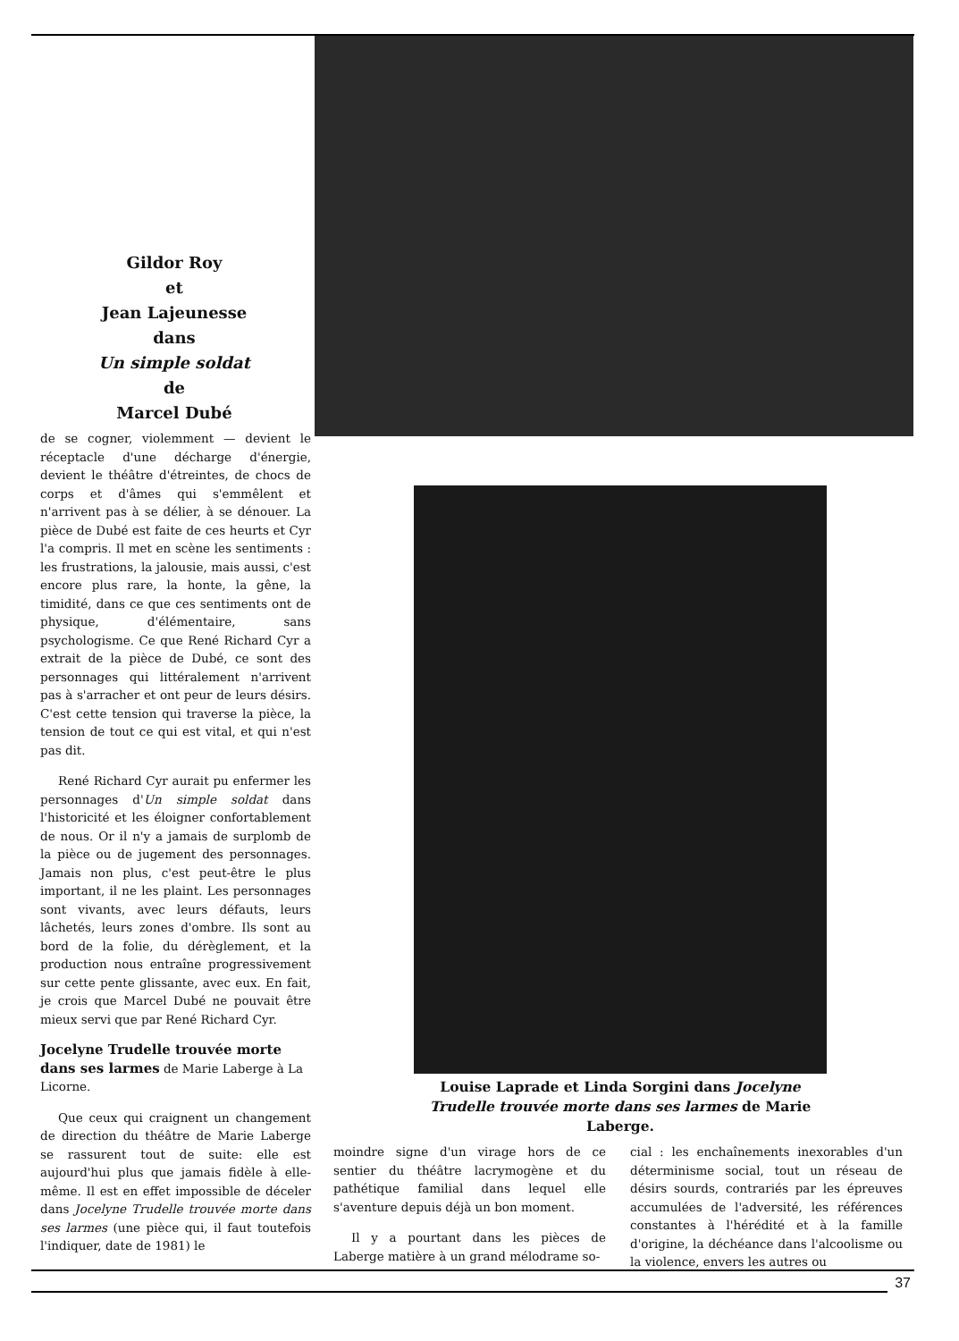Gildor Roy
et
Jean Lajeunesse
dans
Un simple soldat
de
Marcel Dubé
de se cogner, violemment — devient le réceptacle d'une décharge d'énergie, devient le théâtre d'étreintes, de chocs de corps et d'âmes qui s'emmêlent et n'arrivent pas à se délier, à se dénouer. La pièce de Dubé est faite de ces heurts et Cyr l'a compris. Il met en scène les sentiments : les frustrations, la jalousie, mais aussi, c'est encore plus rare, la honte, la gêne, la timidité, dans ce que ces sentiments ont de physique, d'élémentaire, sans psychologisme. Ce que René Richard Cyr a extrait de la pièce de Dubé, ce sont des personnages qui littéralement n'arrivent pas à s'arracher et ont peur de leurs désirs. C'est cette tension qui traverse la pièce, la tension de tout ce qui est vital, et qui n'est pas dit.
René Richard Cyr aurait pu enfermer les personnages d'Un simple soldat dans l'historicité et les éloigner confortablement de nous. Or il n'y a jamais de surplomb de la pièce ou de jugement des personnages. Jamais non plus, c'est peut-être le plus important, il ne les plaint. Les personnages sont vivants, avec leurs défauts, leurs lâchetés, leurs zones d'ombre. Ils sont au bord de la folie, du dérèglement, et la production nous entraîne progressivement sur cette pente glissante, avec eux. En fait, je crois que Marcel Dubé ne pouvait être mieux servi que par René Richard Cyr.
Jocelyne Trudelle trouvée morte dans ses larmes de Marie Laberge à La Licorne.
Que ceux qui craignent un changement de direction du théâtre de Marie Laberge se rassurent tout de suite: elle est aujourd'hui plus que jamais fidèle à elle-même. Il est en effet impossible de déceler dans Jocelyne Trudelle trouvée morte dans ses larmes (une pièce qui, il faut toutefois l'indiquer, date de 1981) le
Louise Laprade et Linda Sorgini dans Jocelyne Trudelle trouvée morte dans ses larmes de Marie Laberge.
moindre signe d'un virage hors de ce sentier du théâtre lacrymogène et du pathétique familial dans lequel elle s'aventure depuis déjà un bon moment.
Il y a pourtant dans les pièces de Laberge matière à un grand mélodrame so-
cial : les enchaînements inexorables d'un déterminisme social, tout un réseau de désirs sourds, contrariés par les épreuves accumulées de l'adversité, les références constantes à l'hérédité et à la famille d'origine, la déchéance dans l'alcoolisme ou la violence, envers les autres ou
37